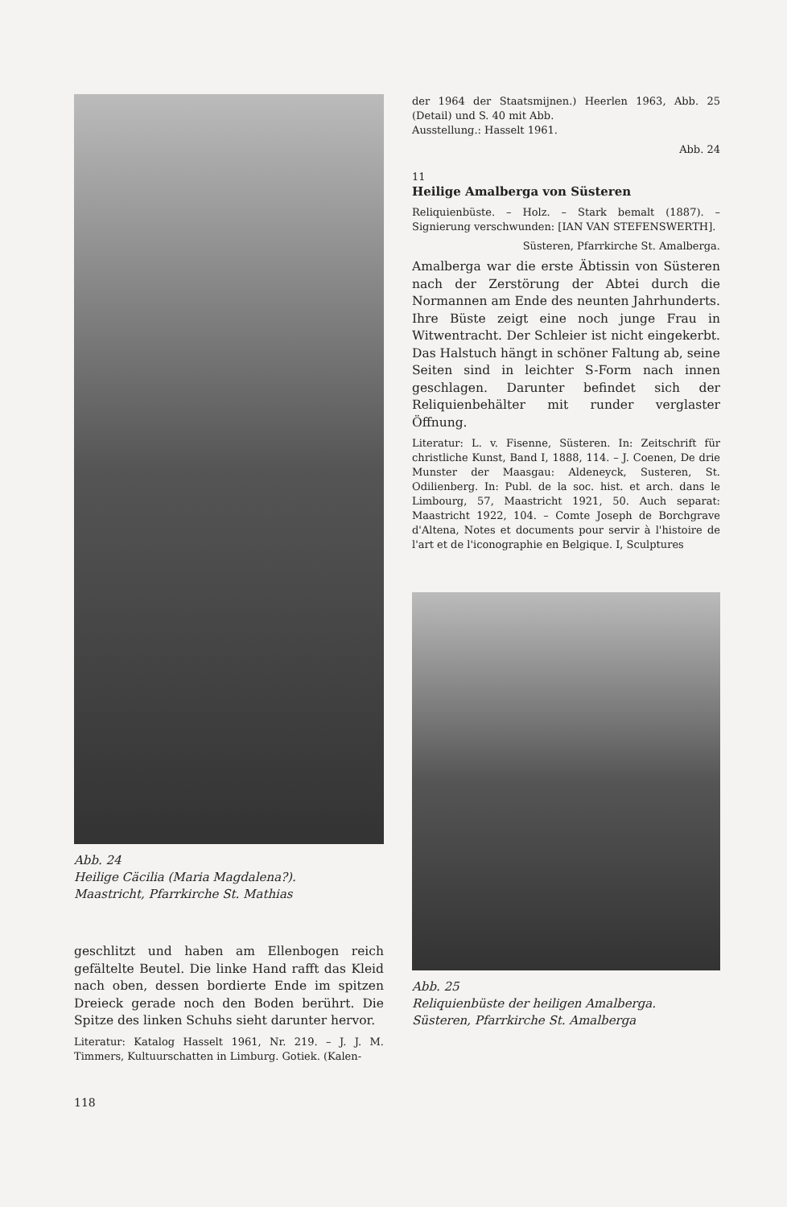Abb. 24
Heilige Cäcilia (Maria Magdalena?).
Maastricht, Pfarrkirche St. Mathias
geschlitzt und haben am Ellenbogen reich gefältelte Beutel. Die linke Hand rafft das Kleid nach oben, dessen bordierte Ende im spitzen Dreieck gerade noch den Boden berührt. Die Spitze des linken Schuhs sieht darunter hervor.
Literatur: Katalog Hasselt 1961, Nr. 219. – J. J. M. Timmers, Kultuurschatten in Limburg. Gotiek. (Kalen-
118
der 1964 der Staatsmijnen.) Heerlen 1963, Abb. 25 (Detail) und S. 40 mit Abb.
Ausstellung.: Hasselt 1961.
Abb. 24
11
Heilige Amalberga von Süsteren
Reliquienbüste. – Holz. – Stark bemalt (1887). – Signierung verschwunden: [IAN VAN STEFENSWERTH].
Süsteren, Pfarrkirche St. Amalberga.
Amalberga war die erste Äbtissin von Süsteren nach der Zerstörung der Abtei durch die Normannen am Ende des neunten Jahrhunderts. Ihre Büste zeigt eine noch junge Frau in Witwentracht. Der Schleier ist nicht eingekerbt. Das Halstuch hängt in schöner Faltung ab, seine Seiten sind in leichter S-Form nach innen geschlagen. Darunter befindet sich der Reliquienbehälter mit runder verglaster Öffnung.
Literatur: L. v. Fisenne, Süsteren. In: Zeitschrift für christliche Kunst, Band I, 1888, 114. – J. Coenen, De drie Munster der Maasgau: Aldeneyck, Susteren, St. Odilienberg. In: Publ. de la soc. hist. et arch. dans le Limbourg, 57, Maastricht 1921, 50. Auch separat: Maastricht 1922, 104. – Comte Joseph de Borchgrave d'Altena, Notes et documents pour servir à l'histoire de l'art et de l'iconographie en Belgique. I, Sculptures
Abb. 25
Reliquienbüste der heiligen Amalberga.
Süsteren, Pfarrkirche St. Amalberga